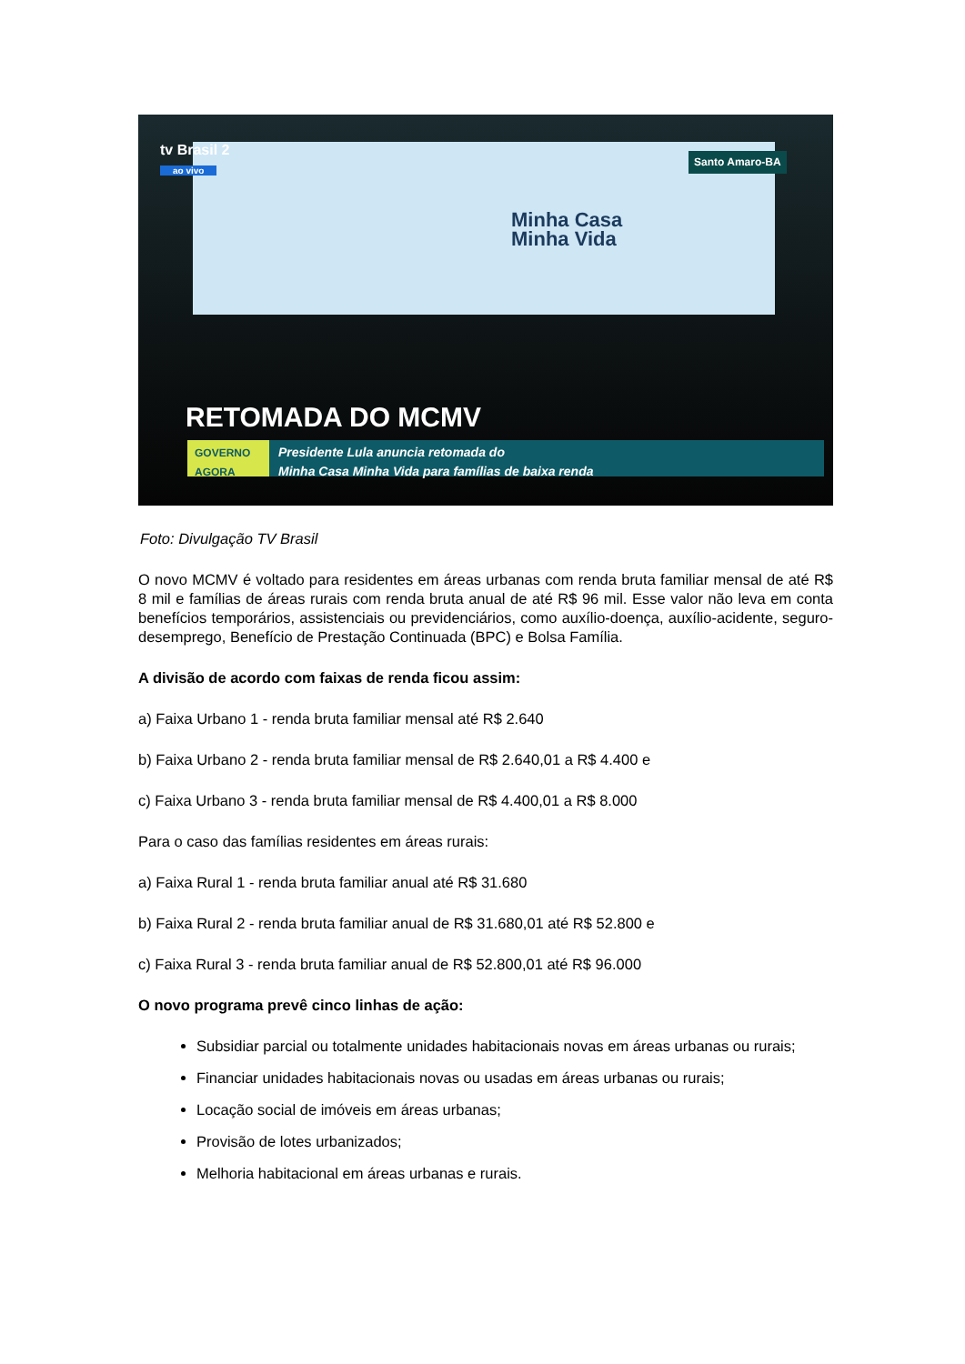tv Brasil 2
ao vivo
Santo Amaro-BA
Minha Casa
Minha Vida
RETOMADA DO MCMV
GOVERNO AGORA Presidente Lula anuncia retomada do
Minha Casa Minha Vida para famílias de baixa renda
Foto: Divulgação TV Brasil
O novo MCMV é voltado para residentes em áreas urbanas com renda bruta familiar mensal de até R$ 8 mil e famílias de áreas rurais com renda bruta anual de até R$ 96 mil. Esse valor não leva em conta benefícios temporários, assistenciais ou previdenciários, como auxílio-doença, auxílio-acidente, seguro-desemprego, Benefício de Prestação Continuada (BPC) e Bolsa Família.
A divisão de acordo com faixas de renda ficou assim:
a) Faixa Urbano 1 - renda bruta familiar mensal até R$ 2.640
b) Faixa Urbano 2 - renda bruta familiar mensal de R$ 2.640,01 a R$ 4.400 e
c) Faixa Urbano 3 - renda bruta familiar mensal de R$ 4.400,01 a R$ 8.000
Para o caso das famílias residentes em áreas rurais:
a) Faixa Rural 1 - renda bruta familiar anual até R$ 31.680
b) Faixa Rural 2 - renda bruta familiar anual de R$ 31.680,01 até R$ 52.800 e
c) Faixa Rural 3 - renda bruta familiar anual de R$ 52.800,01 até R$ 96.000
O novo programa prevê cinco linhas de ação:
Subsidiar parcial ou totalmente unidades habitacionais novas em áreas urbanas ou rurais;
Financiar unidades habitacionais novas ou usadas em áreas urbanas ou rurais;
Locação social de imóveis em áreas urbanas;
Provisão de lotes urbanizados;
Melhoria habitacional em áreas urbanas e rurais.